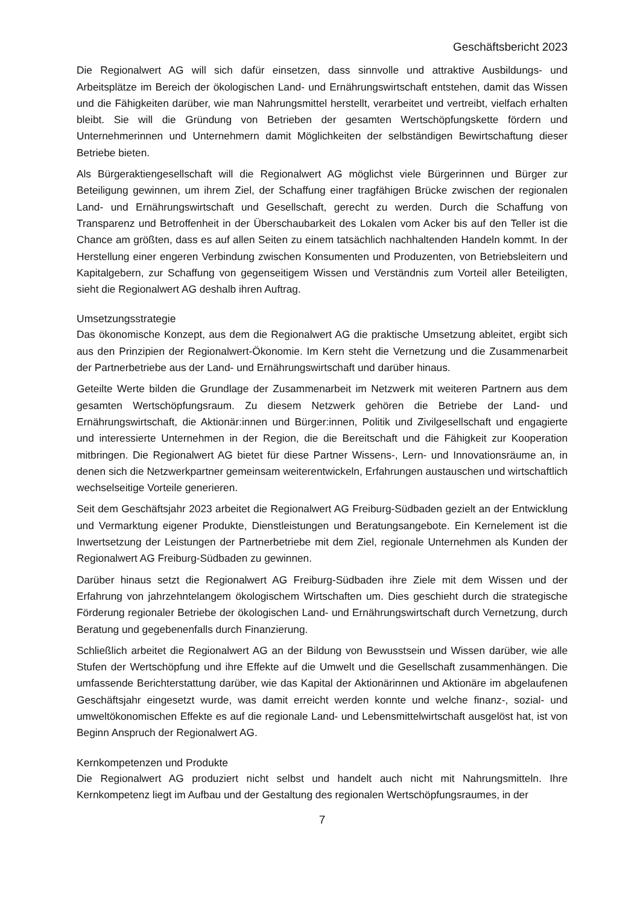Geschäftsbericht 2023
Die Regionalwert AG will sich dafür einsetzen, dass sinnvolle und attraktive Ausbildungs- und Arbeitsplätze im Bereich der ökologischen Land- und Ernährungswirtschaft entstehen, damit das Wissen und die Fähigkeiten darüber, wie man Nahrungsmittel herstellt, verarbeitet und vertreibt, vielfach erhalten bleibt. Sie will die Gründung von Betrieben der gesamten Wertschöpfungskette fördern und Unternehmerinnen und Unternehmern damit Möglichkeiten der selbständigen Bewirtschaftung dieser Betriebe bieten.
Als Bürgeraktiengesellschaft will die Regionalwert AG möglichst viele Bürgerinnen und Bürger zur Beteiligung gewinnen, um ihrem Ziel, der Schaffung einer tragfähigen Brücke zwischen der regionalen Land- und Ernährungswirtschaft und Gesellschaft, gerecht zu werden. Durch die Schaffung von Transparenz und Betroffenheit in der Überschaubarkeit des Lokalen vom Acker bis auf den Teller ist die Chance am größten, dass es auf allen Seiten zu einem tatsächlich nachhaltenden Handeln kommt. In der Herstellung einer engeren Verbindung zwischen Konsumenten und Produzenten, von Betriebsleitern und Kapitalgebern, zur Schaffung von gegenseitigem Wissen und Verständnis zum Vorteil aller Beteiligten, sieht die Regionalwert AG deshalb ihren Auftrag.
Umsetzungsstrategie
Das ökonomische Konzept, aus dem die Regionalwert AG die praktische Umsetzung ableitet, ergibt sich aus den Prinzipien der Regionalwert-Ökonomie. Im Kern steht die Vernetzung und die Zusammenarbeit der Partnerbetriebe aus der Land- und Ernährungswirtschaft und darüber hinaus.
Geteilte Werte bilden die Grundlage der Zusammenarbeit im Netzwerk mit weiteren Partnern aus dem gesamten Wertschöpfungsraum. Zu diesem Netzwerk gehören die Betriebe der Land- und Ernährungswirtschaft, die Aktionär:innen und Bürger:innen, Politik und Zivilgesellschaft und engagierte und interessierte Unternehmen in der Region, die die Bereitschaft und die Fähigkeit zur Kooperation mitbringen. Die Regionalwert AG bietet für diese Partner Wissens-, Lern- und Innovationsräume an, in denen sich die Netzwerkpartner gemeinsam weiterentwickeln, Erfahrungen austauschen und wirtschaftlich wechselseitige Vorteile generieren.
Seit dem Geschäftsjahr 2023 arbeitet die Regionalwert AG Freiburg-Südbaden gezielt an der Entwicklung und Vermarktung eigener Produkte, Dienstleistungen und Beratungsangebote. Ein Kernelement ist die Inwertsetzung der Leistungen der Partnerbetriebe mit dem Ziel, regionale Unternehmen als Kunden der Regionalwert AG Freiburg-Südbaden zu gewinnen.
Darüber hinaus setzt die Regionalwert AG Freiburg-Südbaden ihre Ziele mit dem Wissen und der Erfahrung von jahrzehntelangem ökologischem Wirtschaften um. Dies geschieht durch die strategische Förderung regionaler Betriebe der ökologischen Land- und Ernährungswirtschaft durch Vernetzung, durch Beratung und gegebenenfalls durch Finanzierung.
Schließlich arbeitet die Regionalwert AG an der Bildung von Bewusstsein und Wissen darüber, wie alle Stufen der Wertschöpfung und ihre Effekte auf die Umwelt und die Gesellschaft zusammenhängen. Die umfassende Berichterstattung darüber, wie das Kapital der Aktionärinnen und Aktionäre im abgelaufenen Geschäftsjahr eingesetzt wurde, was damit erreicht werden konnte und welche finanz-, sozial- und umweltökonomischen Effekte es auf die regionale Land- und Lebensmittelwirtschaft ausgelöst hat, ist von Beginn Anspruch der Regionalwert AG.
Kernkompetenzen und Produkte
Die Regionalwert AG produziert nicht selbst und handelt auch nicht mit Nahrungsmitteln. Ihre Kernkompetenz liegt im Aufbau und der Gestaltung des regionalen Wertschöpfungsraumes, in der
7